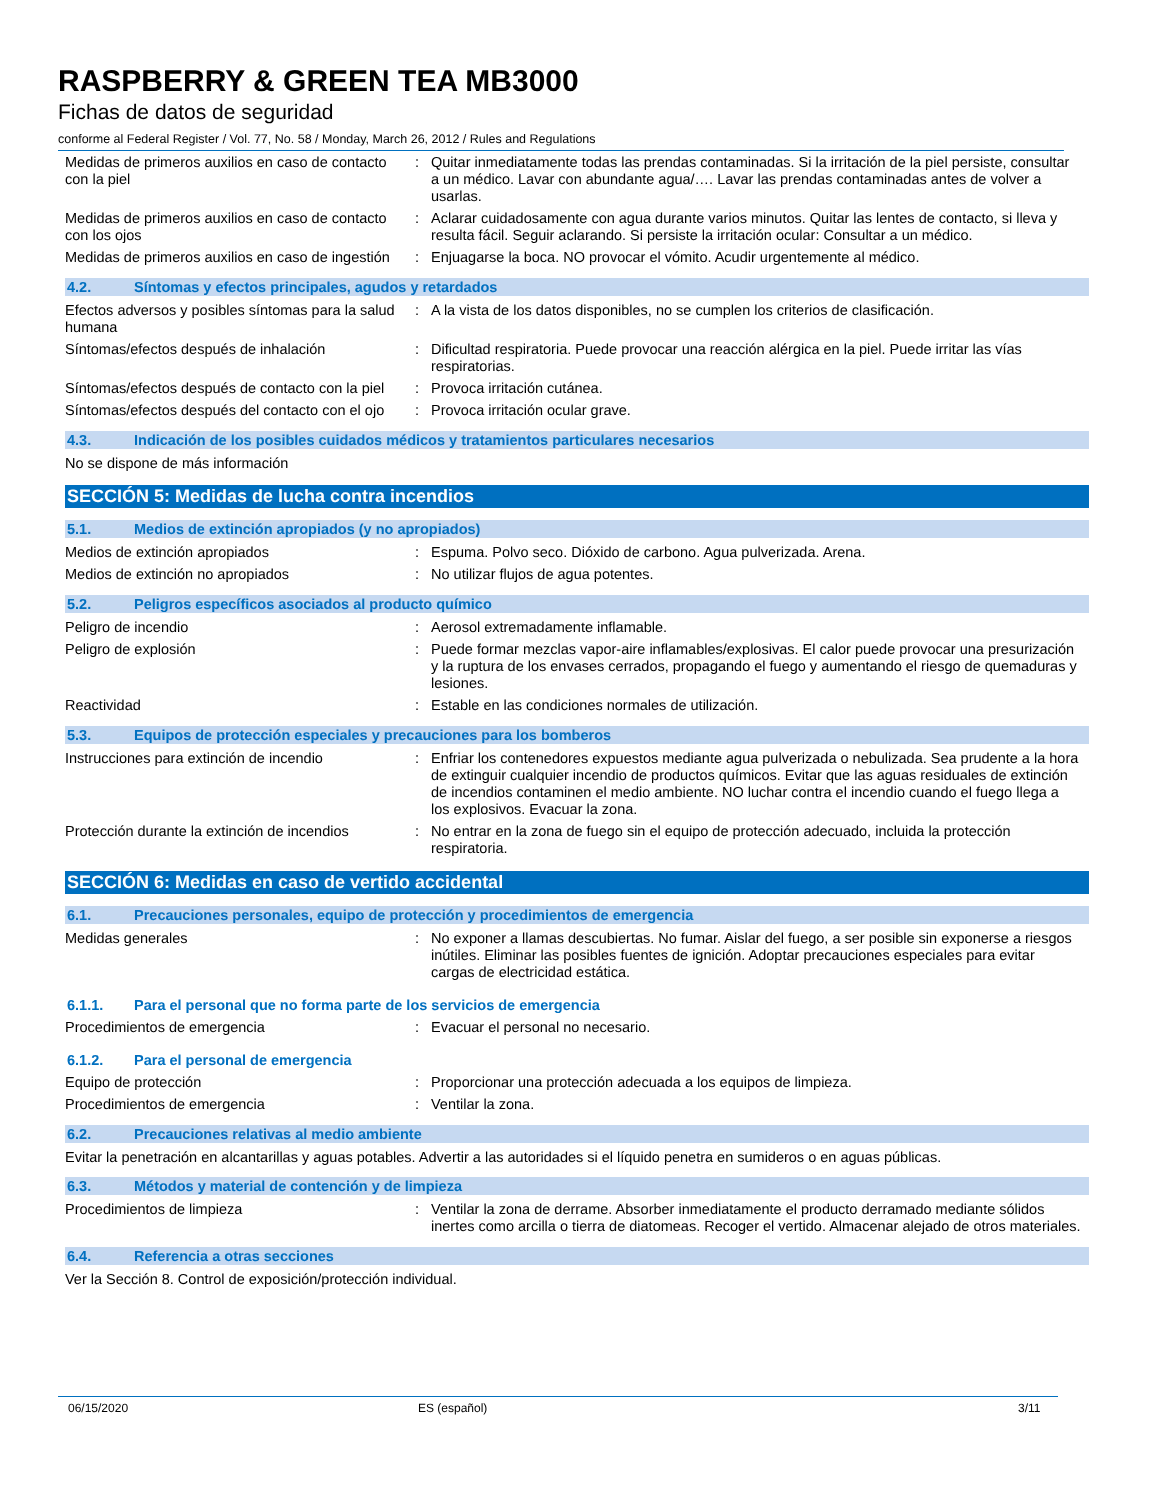RASPBERRY & GREEN TEA MB3000
Fichas de datos de seguridad
conforme al Federal Register / Vol. 77, No. 58 / Monday, March 26, 2012 / Rules and Regulations
Medidas de primeros auxilios en caso de contacto con la piel
: Quitar inmediatamente todas las prendas contaminadas. Si la irritación de la piel persiste, consultar a un médico. Lavar con abundante agua/…. Lavar las prendas contaminadas antes de volver a usarlas.
Medidas de primeros auxilios en caso de contacto con los ojos
: Aclarar cuidadosamente con agua durante varios minutos. Quitar las lentes de contacto, si lleva y resulta fácil. Seguir aclarando. Si persiste la irritación ocular: Consultar a un médico.
Medidas de primeros auxilios en caso de ingestión
: Enjuagarse la boca. NO provocar el vómito. Acudir urgentemente al médico.
4.2. Síntomas y efectos principales, agudos y retardados
Efectos adversos y posibles síntomas para la salud humana
: A la vista de los datos disponibles, no se cumplen los criterios de clasificación.
Síntomas/efectos después de inhalación : Dificultad respiratoria. Puede provocar una reacción alérgica en la piel. Puede irritar las vías respiratorias.
Síntomas/efectos después de contacto con la piel
: Provoca irritación cutánea.
Síntomas/efectos después del contacto con el ojo
: Provoca irritación ocular grave.
4.3. Indicación de los posibles cuidados médicos y tratamientos particulares necesarios
No se dispone de más información
SECCIÓN 5: Medidas de lucha contra incendios
5.1. Medios de extinción apropiados (y no apropiados)
Medios de extinción apropiados : Espuma. Polvo seco. Dióxido de carbono. Agua pulverizada. Arena.
Medios de extinción no apropiados : No utilizar flujos de agua potentes.
5.2. Peligros específicos asociados al producto químico
Peligro de incendio : Aerosol extremadamente inflamable.
Peligro de explosión : Puede formar mezclas vapor-aire inflamables/explosivas. El calor puede provocar una presurización y la ruptura de los envases cerrados, propagando el fuego y aumentando el riesgo de quemaduras y lesiones.
Reactividad : Estable en las condiciones normales de utilización.
5.3. Equipos de protección especiales y precauciones para los bomberos
Instrucciones para extinción de incendio
: Enfriar los contenedores expuestos mediante agua pulverizada o nebulizada. Sea prudente a la hora de extinguir cualquier incendio de productos químicos. Evitar que las aguas residuales de extinción de incendios contaminen el medio ambiente. NO luchar contra el incendio cuando el fuego llega a los explosivos. Evacuar la zona.
Protección durante la extinción de incendios
: No entrar en la zona de fuego sin el equipo de protección adecuado, incluida la protección respiratoria.
SECCIÓN 6: Medidas en caso de vertido accidental
6.1. Precauciones personales, equipo de protección y procedimientos de emergencia
Medidas generales : No exponer a llamas descubiertas. No fumar. Aislar del fuego, a ser posible sin exponerse a riesgos inútiles. Eliminar las posibles fuentes de ignición. Adoptar precauciones especiales para evitar cargas de electricidad estática.
6.1.1. Para el personal que no forma parte de los servicios de emergencia
Procedimientos de emergencia : Evacuar el personal no necesario.
6.1.2. Para el personal de emergencia
Equipo de protección : Proporcionar una protección adecuada a los equipos de limpieza.
Procedimientos de emergencia : Ventilar la zona.
6.2. Precauciones relativas al medio ambiente
Evitar la penetración en alcantarillas y aguas potables. Advertir a las autoridades si el líquido penetra en sumideros o en aguas públicas.
6.3. Métodos y material de contención y de limpieza
Procedimientos de limpieza : Ventilar la zona de derrame. Absorber inmediatamente el producto derramado mediante sólidos inertes como arcilla o tierra de diatomeas. Recoger el vertido. Almacenar alejado de otros materiales.
6.4. Referencia a otras secciones
Ver la Sección 8. Control de exposición/protección individual.
06/15/2020 ES (español) 3/11